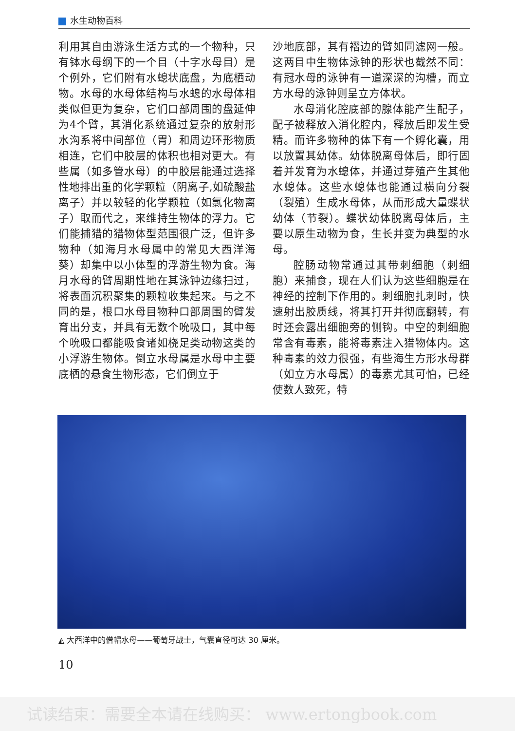水生动物百科
利用其自由游泳生活方式的一个物种，只有钵水母纲下的一个目（十字水母目）是个例外，它们附有水螅状底盘，为底栖动物。水母的水母体结构与水螅的水母体相类似但更为复杂，它们口部周围的盘延伸为4个臂，其消化系统通过复杂的放射形水沟系将中间部位（胃）和周边环形物质相连，它们中胶层的体积也相对更大。有些属（如多管水母）的中胶层能通过选择性地排出重的化学颗粒（阴离子,如硫酸盐离子）并以较轻的化学颗粒（如氯化物离子）取而代之，来维持生物体的浮力。它们能捕猎的猎物体型范围很广泛，但许多物种（如海月水母属中的常见大西洋海葵）却集中以小体型的浮游生物为食。海月水母的臂周期性地在其泳钟边缘扫过，将表面沉积聚集的颗粒收集起来。与之不同的是，根口水母目物种口部周围的臂发育出分支，并具有无数个吮吸口，其中每个吮吸口都能吸食诸如桡足类动物这类的小浮游生物体。倒立水母属是水母中主要底栖的悬食生物形态，它们倒立于
沙地底部，其有褶边的臂如同滤网一般。这两目中生物体泳钟的形状也截然不同：有冠水母的泳钟有一道深深的沟槽，而立方水母的泳钟则呈立方体状。
水母消化腔底部的腺体能产生配子，配子被释放入消化腔内，释放后即发生受精。而许多物种的体下有一个孵化囊，用以放置其幼体。幼体脱离母体后，即行固着并发育为水螅体，并通过芽殖产生其他水螅体。这些水螅体也能通过横向分裂（裂殖）生成水母体，从而形成大量蝶状幼体（节裂）。蝶状幼体脱离母体后，主要以原生动物为食，生长并变为典型的水母。
腔肠动物常通过其带刺细胞（刺细胞）来捕食，现在人们认为这些细胞是在神经的控制下作用的。刺细胞扎刺时，快速射出胶质线，将其打开并彻底翻转，有时还会露出细胞旁的侧钩。中空的刺细胞常含有毒素，能将毒素注入猎物体内。这种毒素的效力很强，有些海生方形水母群（如立方水母属）的毒素尤其可怕，已经使数人致死，特
◭ 大西洋中的僧帽水母——葡萄牙战士，气囊直径可达 30 厘米。
10
试读结束：需要全本请在线购买： www.ertongbook.com